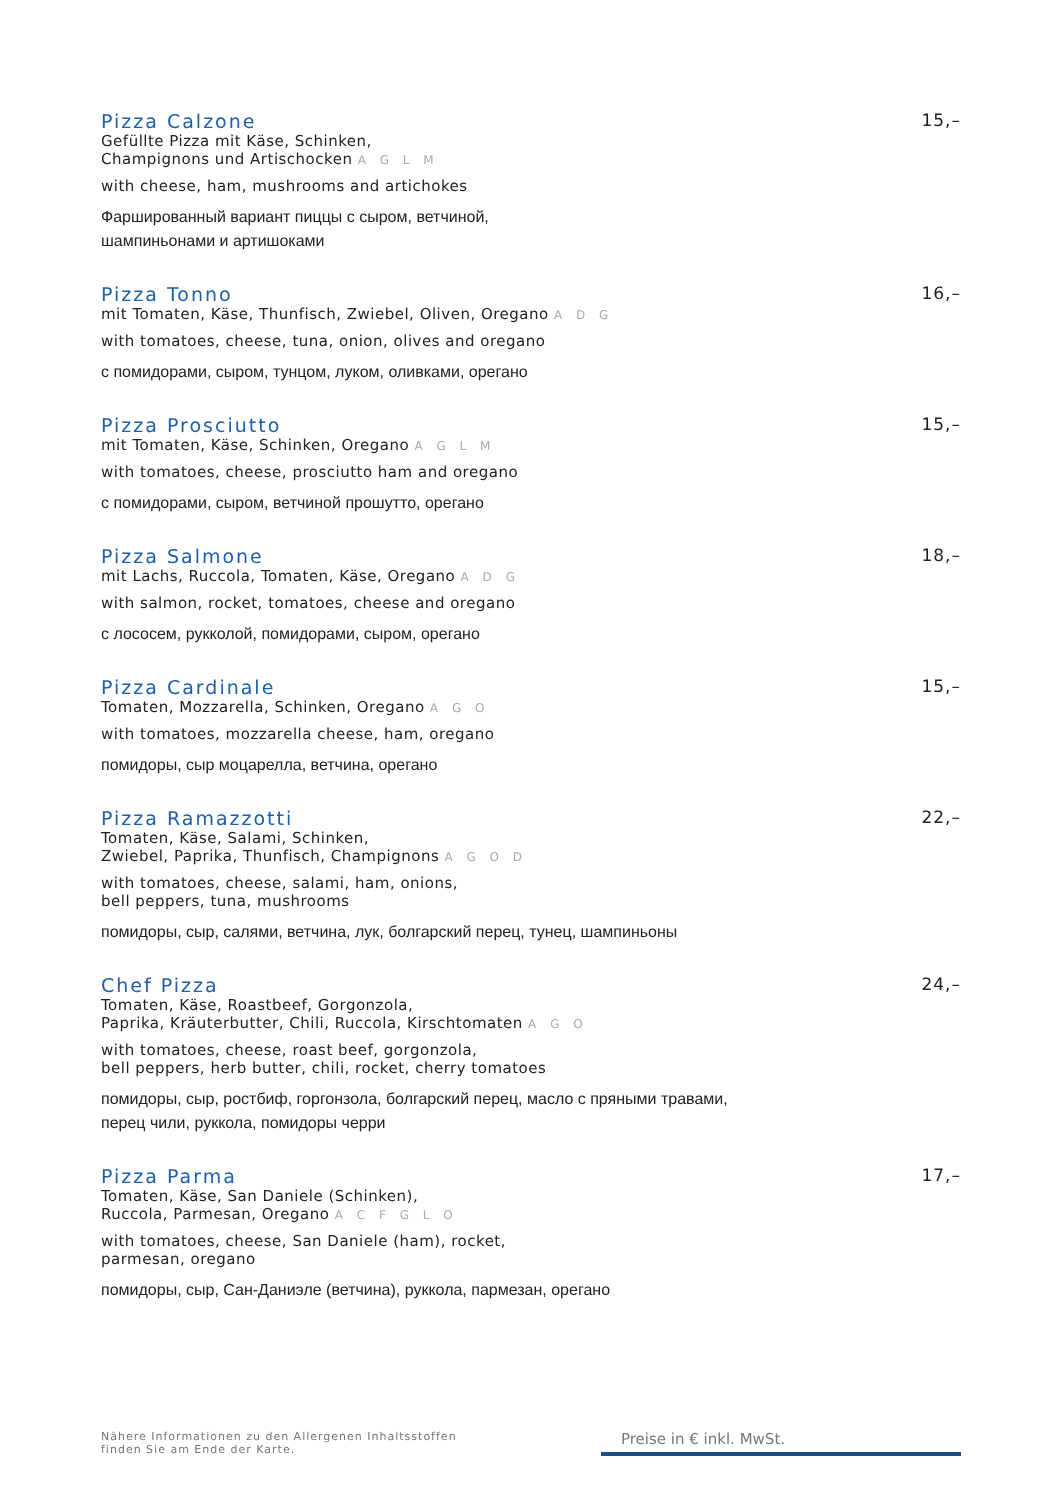Pizza Calzone 15,–
Gefüllte Pizza mit Käse, Schinken,
Champignons und Artischocken A G L M
with cheese, ham, mushrooms and artichokes
Фаршированный вариант пиццы с сыром, ветчиной,
шампиньонами и артишоками
Pizza Tonno 16,–
mit Tomaten, Käse, Thunfisch, Zwiebel, Oliven, Oregano A D G
with tomatoes, cheese, tuna, onion, olives and oregano
с помидорами, сыром, тунцом, луком, оливками, орегано
Pizza Prosciutto 15,–
mit Tomaten, Käse, Schinken, Oregano A G L M
with tomatoes, cheese, prosciutto ham and oregano
с помидорами, сыром, ветчиной прошутто, орегано
Pizza Salmone 18,–
mit Lachs, Ruccola, Tomaten, Käse, Oregano A D G
with salmon, rocket, tomatoes, cheese and oregano
с лососем, рукколой, помидорами, сыром, орегано
Pizza Cardinale 15,–
Tomaten, Mozzarella, Schinken, Oregano A G O
with tomatoes, mozzarella cheese, ham, oregano
помидоры, сыр моцарелла, ветчина, орегано
Pizza Ramazzotti 22,–
Tomaten, Käse, Salami, Schinken,
Zwiebel, Paprika, Thunfisch, Champignons A G O D
with tomatoes, cheese, salami, ham, onions,
bell peppers, tuna, mushrooms
помидоры, сыр, салями, ветчина, лук, болгарский перец, тунец, шампиньоны
Chef Pizza 24,–
Tomaten, Käse, Roastbeef, Gorgonzola,
Paprika, Kräuterbutter, Chili, Ruccola, Kirschtomaten A G O
with tomatoes, cheese, roast beef, gorgonzola,
bell peppers, herb butter, chili, rocket, cherry tomatoes
помидоры, сыр, ростбиф, горгонзола, болгарский перец, масло с пряными травами,
перец чили, руккола, помидоры черри
Pizza Parma 17,–
Tomaten, Käse, San Daniele (Schinken),
Ruccola, Parmesan, Oregano A C F G L O
with tomatoes, cheese, San Daniele (ham), rocket,
parmesan, oregano
помидоры, сыр, Сан-Даниэле (ветчина), руккола, пармезан, орегано
Nähere Informationen zu den Allergenen Inhaltsstoffen
finden Sie am Ende der Karte.
Preise in € inkl. MwSt.